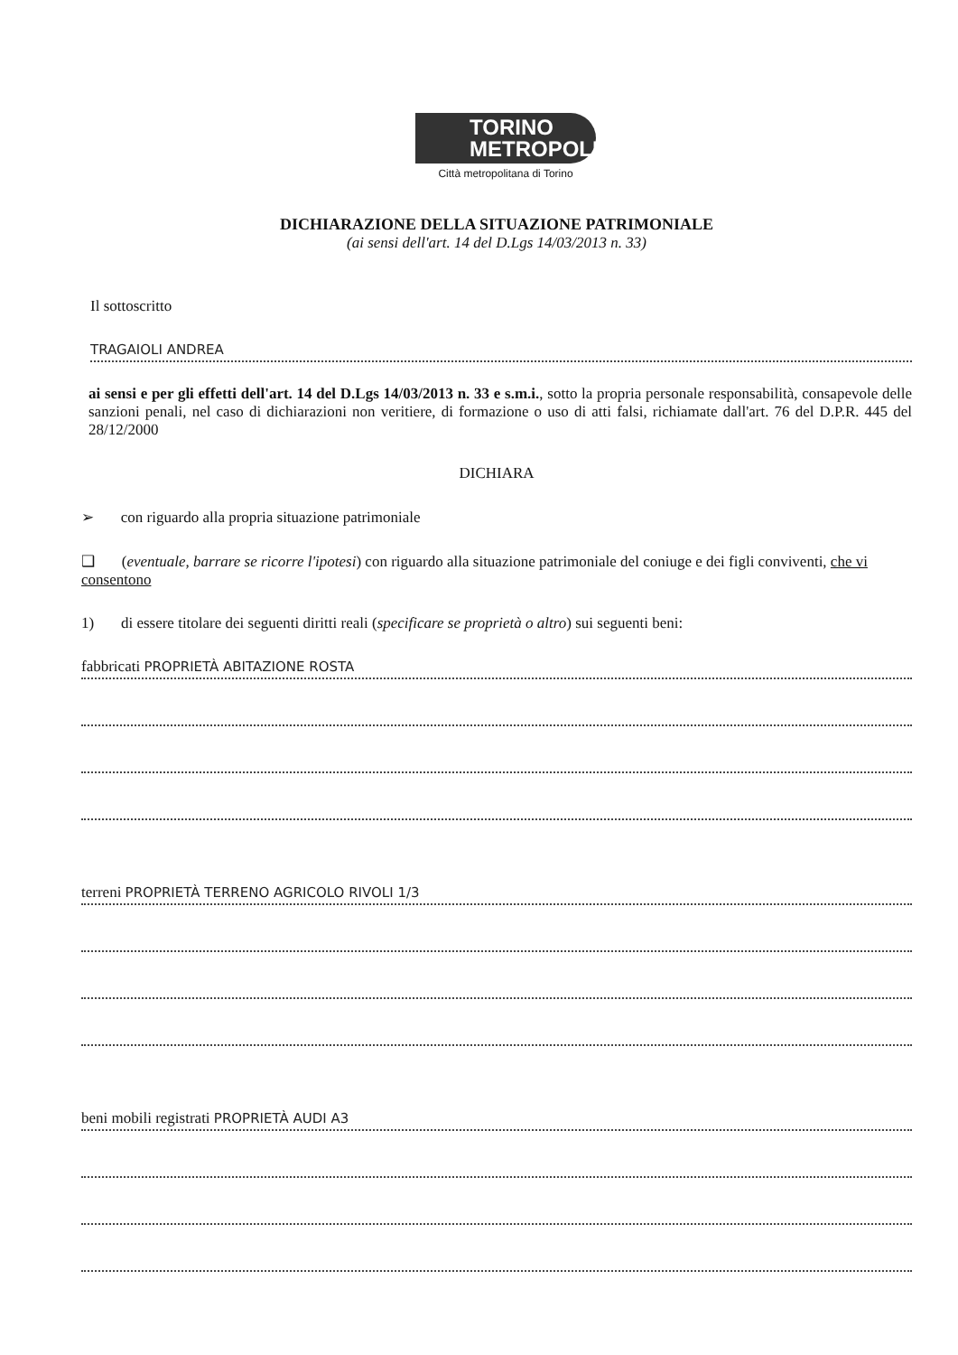TORINO
METROPOLI
Città metropolitana di Torino
DICHIARAZIONE DELLA SITUAZIONE PATRIMONIALE
(ai sensi dell'art. 14 del D.Lgs 14/03/2013 n. 33)
Il sottoscritto
TRAGAIOLI ANDREA
ai sensi e per gli effetti dell'art. 14 del D.Lgs 14/03/2013 n. 33 e s.m.i., sotto la propria personale responsabilità, consapevole delle sanzioni penali, nel caso di dichiarazioni non veritiere, di formazione o uso di atti falsi, richiamate dall'art. 76 del D.P.R. 445 del 28/12/2000
DICHIARA
➢ con riguardo alla propria situazione patrimoniale
❑ (eventuale, barrare se ricorre l'ipotesi) con riguardo alla situazione patrimoniale del coniuge e dei figli conviventi, che vi consentono
1) di essere titolare dei seguenti diritti reali (specificare se proprietà o altro) sui seguenti beni:
fabbricati PROPRIETÀ ABITAZIONE ROSTA
terreni PROPRIETÀ TERRENO AGRICOLO RIVOLI 1/3
beni mobili registrati PROPRIETÀ AUDI A3